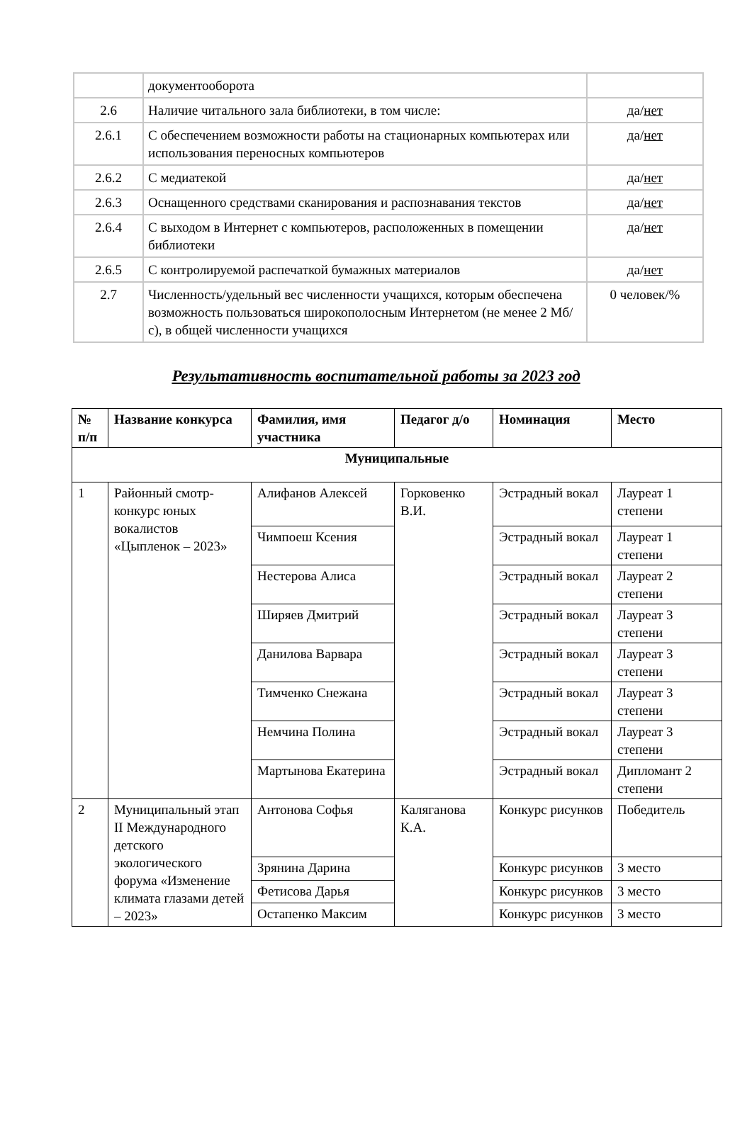| | документооборота | |
| 2.6 | Наличие читального зала библиотеки, в том числе: | да/ нет |
| 2.6.1 | С обеспечением возможности работы на стационарных компьютерах или использования переносных компьютеров | да/ нет |
| 2.6.2 | С медиатекой | да/ нет |
| 2.6.3 | Оснащенного средствами сканирования и распознавания текстов | да/ нет |
| 2.6.4 | С выходом в Интернет с компьютеров, расположенных в помещении библиотеки | да/ нет |
| 2.6.5 | С контролируемой распечаткой бумажных материалов | да/ нет |
| 2.7 | Численность/удельный вес численности учащихся, которым обеспечена возможность пользоваться широкополосным Интернетом (не менее 2 Мб/с), в общей численности учащихся | 0 человек/% |
Результативность воспитательной работы за 2023 год
| № п/п | Название конкурса | Фамилия, имя участника | Педагог д/о | Номинация | Место |
| --- | --- | --- | --- | --- | --- |
| Муниципальные | | | | | |
| 1 | Районный смотр-конкурс юных вокалистов «Цыпленок – 2023» | Алифанов Алексей | Горковенко В.И. | Эстрадный вокал | Лауреат 1 степени |
| | | Чимпоеш Ксения | | Эстрадный вокал | Лауреат 1 степени |
| | | Нестерова Алиса | | Эстрадный вокал | Лауреат 2 степени |
| | | Ширяев Дмитрий | | Эстрадный вокал | Лауреат 3 степени |
| | | Данилова Варвара | | Эстрадный вокал | Лауреат 3 степени |
| | | Тимченко Снежана | | Эстрадный вокал | Лауреат 3 степени |
| | | Немчина Полина | | Эстрадный вокал | Лауреат 3 степени |
| | | Мартынова Екатерина | | Эстрадный вокал | Дипломант 2 степени |
| 2 | Муниципальный этап II Международного детского экологического форума «Изменение климата глазами детей – 2023» | Антонова Софья | Каляганова К.А. | Конкурс рисунков | Победитель |
| | | Зрянина Дарина | | Конкурс рисунков | 3 место |
| | | Фетисова Дарья | | Конкурс рисунков | 3 место |
| | | Остапенко Максим | | Конкурс рисунков | 3 место |